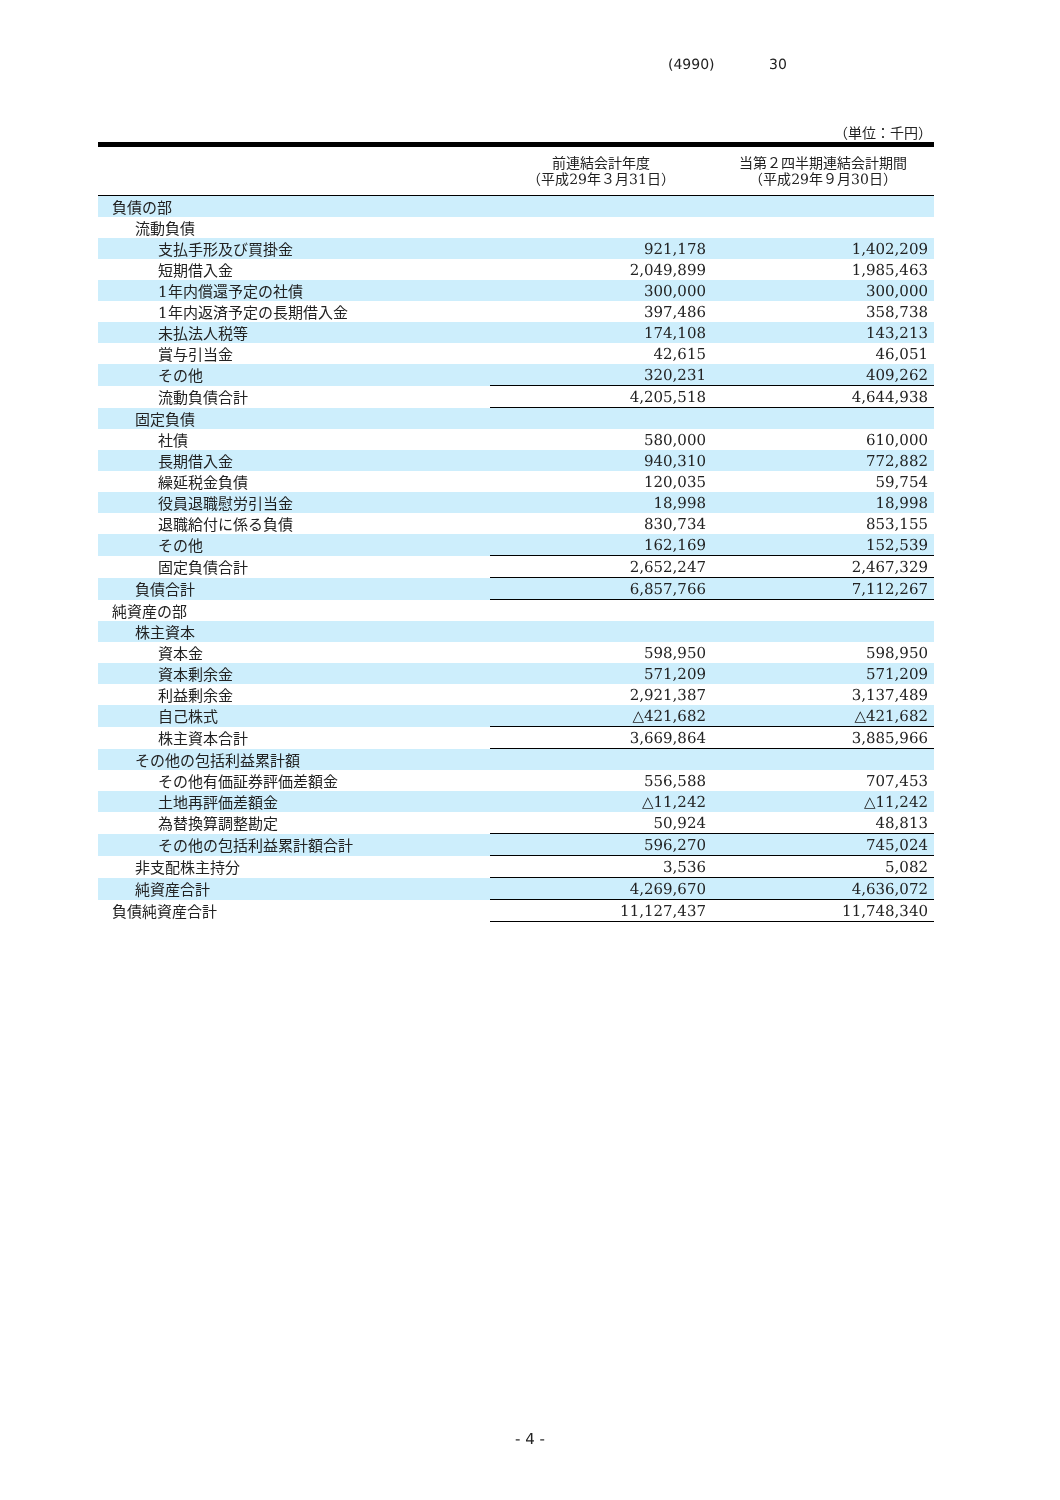(4990) 30
（単位：千円）
| | 前連結会計年度 （平成29年３月31日） | 当第２四半期連結会計期間 （平成29年９月30日） |
| --- | --- | --- |
| 負債の部 | | |
| 流動負債 | | |
| 支払手形及び買掛金 | 921,178 | 1,402,209 |
| 短期借入金 | 2,049,899 | 1,985,463 |
| 1年内償還予定の社債 | 300,000 | 300,000 |
| 1年内返済予定の長期借入金 | 397,486 | 358,738 |
| 未払法人税等 | 174,108 | 143,213 |
| 賞与引当金 | 42,615 | 46,051 |
| その他 | 320,231 | 409,262 |
| 流動負債合計 | 4,205,518 | 4,644,938 |
| 固定負債 | | |
| 社債 | 580,000 | 610,000 |
| 長期借入金 | 940,310 | 772,882 |
| 繰延税金負債 | 120,035 | 59,754 |
| 役員退職慰労引当金 | 18,998 | 18,998 |
| 退職給付に係る負債 | 830,734 | 853,155 |
| その他 | 162,169 | 152,539 |
| 固定負債合計 | 2,652,247 | 2,467,329 |
| 負債合計 | 6,857,766 | 7,112,267 |
| 純資産の部 | | |
| 株主資本 | | |
| 資本金 | 598,950 | 598,950 |
| 資本剰余金 | 571,209 | 571,209 |
| 利益剰余金 | 2,921,387 | 3,137,489 |
| 自己株式 | △421,682 | △421,682 |
| 株主資本合計 | 3,669,864 | 3,885,966 |
| その他の包括利益累計額 | | |
| その他有価証券評価差額金 | 556,588 | 707,453 |
| 土地再評価差額金 | △11,242 | △11,242 |
| 為替換算調整勘定 | 50,924 | 48,813 |
| その他の包括利益累計額合計 | 596,270 | 745,024 |
| 非支配株主持分 | 3,536 | 5,082 |
| 純資産合計 | 4,269,670 | 4,636,072 |
| 負債純資産合計 | 11,127,437 | 11,748,340 |
- 4 -